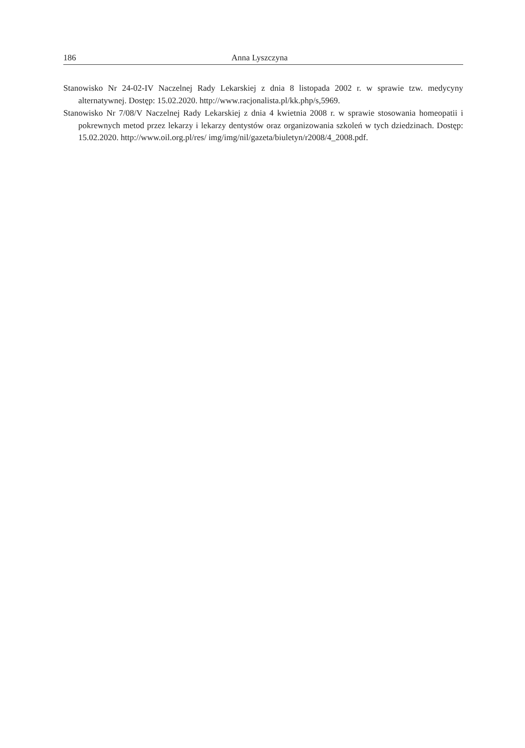186 Anna Lyszczyna
Stanowisko Nr 24-02-IV Naczelnej Rady Lekarskiej z dnia 8 listopada 2002 r. w sprawie tzw. medycyny alternatywnej. Dostęp: 15.02.2020. http://www.racjonalista.pl/kk.php/s,5969.
Stanowisko Nr 7/08/V Naczelnej Rady Lekarskiej z dnia 4 kwietnia 2008 r. w sprawie stosowania homeopatii i pokrewnych metod przez lekarzy i lekarzy dentystów oraz organizowania szkoleń w tych dziedzinach. Dostęp: 15.02.2020. http://www.oil.org.pl/res/ img/img/nil/gazeta/biuletyn/r2008/4_2008.pdf.